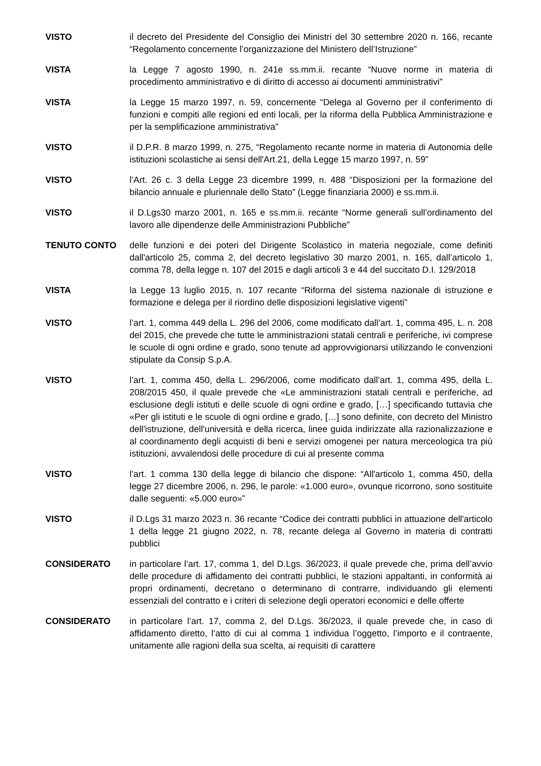VISTO il decreto del Presidente del Consiglio dei Ministri del 30 settembre 2020 n. 166, recante “Regolamento concernente l’organizzazione del Ministero dell’Istruzione”
VISTA la Legge 7 agosto 1990, n. 241e ss.mm.ii. recante “Nuove norme in materia di procedimento amministrativo e di diritto di accesso ai documenti amministrativi”
VISTA la Legge 15 marzo 1997, n. 59, concernente “Delega al Governo per il conferimento di funzioni e compiti alle regioni ed enti locali, per la riforma della Pubblica Amministrazione e per la semplificazione amministrativa"
VISTO il D.P.R. 8 marzo 1999, n. 275, “Regolamento recante norme in materia di Autonomia delle istituzioni scolastiche ai sensi dell'Art.21, della Legge 15 marzo 1997, n. 59”
VISTO l’Art. 26 c. 3 della Legge 23 dicembre 1999, n. 488 “Disposizioni per la formazione del bilancio annuale e pluriennale dello Stato” (Legge finanziaria 2000) e ss.mm.ii.
VISTO il D.Lgs30 marzo 2001, n. 165 e ss.mm.ii. recante “Norme generali sull’ordinamento del lavoro alle dipendenze delle Amministrazioni Pubbliche”
TENUTO CONTO delle funzioni e dei poteri del Dirigente Scolastico in materia negoziale, come definiti dall'articolo 25, comma 2, del decreto legislativo 30 marzo 2001, n. 165, dall’articolo 1, comma 78, della legge n. 107 del 2015 e dagli articoli 3 e 44 del succitato D.I. 129/2018
VISTA la Legge 13 luglio 2015, n. 107 recante “Riforma del sistema nazionale di istruzione e formazione e delega per il riordino delle disposizioni legislative vigenti”
VISTO l’art. 1, comma 449 della L. 296 del 2006, come modificato dall’art. 1, comma 495, L. n. 208 del 2015, che prevede che tutte le amministrazioni statali centrali e periferiche, ivi comprese le scuole di ogni ordine e grado, sono tenute ad approvvigionarsi utilizzando le convenzioni stipulate da Consip S.p.A.
VISTO l’art. 1, comma 450, della L. 296/2006, come modificato dall’art. 1, comma 495, della L. 208/2015 450, il quale prevede che «Le amministrazioni statali centrali e periferiche, ad esclusione degli istituti e delle scuole di ogni ordine e grado, […] specificando tuttavia che «Per gli istituti e le scuole di ogni ordine e grado, […] sono definite, con decreto del Ministro dell'istruzione, dell'università e della ricerca, linee guida indirizzate alla razionalizzazione e al coordinamento degli acquisti di beni e servizi omogenei per natura merceologica tra più istituzioni, avvalendosi delle procedure di cui al presente comma
VISTO l’art. 1 comma 130 della legge di bilancio che dispone: “All'articolo 1, comma 450, della legge 27 dicembre 2006, n. 296, le parole: «1.000 euro», ovunque ricorrono, sono sostituite dalle seguenti: «5.000 euro»”
VISTO il D.Lgs 31 marzo 2023 n. 36 recante “Codice dei contratti pubblici in attuazione dell'articolo 1 della legge 21 giugno 2022, n. 78, recante delega al Governo in materia di contratti pubblici
CONSIDERATO in particolare l’art. 17, comma 1, del D.Lgs. 36/2023, il quale prevede che, prima dell’avvio delle procedure di affidamento dei contratti pubblici, le stazioni appaltanti, in conformità ai propri ordinamenti, decretano o determinano di contrarre, individuando gli elementi essenziali del contratto e i criteri di selezione degli operatori economici e delle offerte
CONSIDERATO in particolare l’art. 17, comma 2, del D.Lgs. 36/2023, il quale prevede che, in caso di affidamento diretto, l’atto di cui al comma 1 individua l’oggetto, l’importo e il contraente, unitamente alle ragioni della sua scelta, ai requisiti di carattere